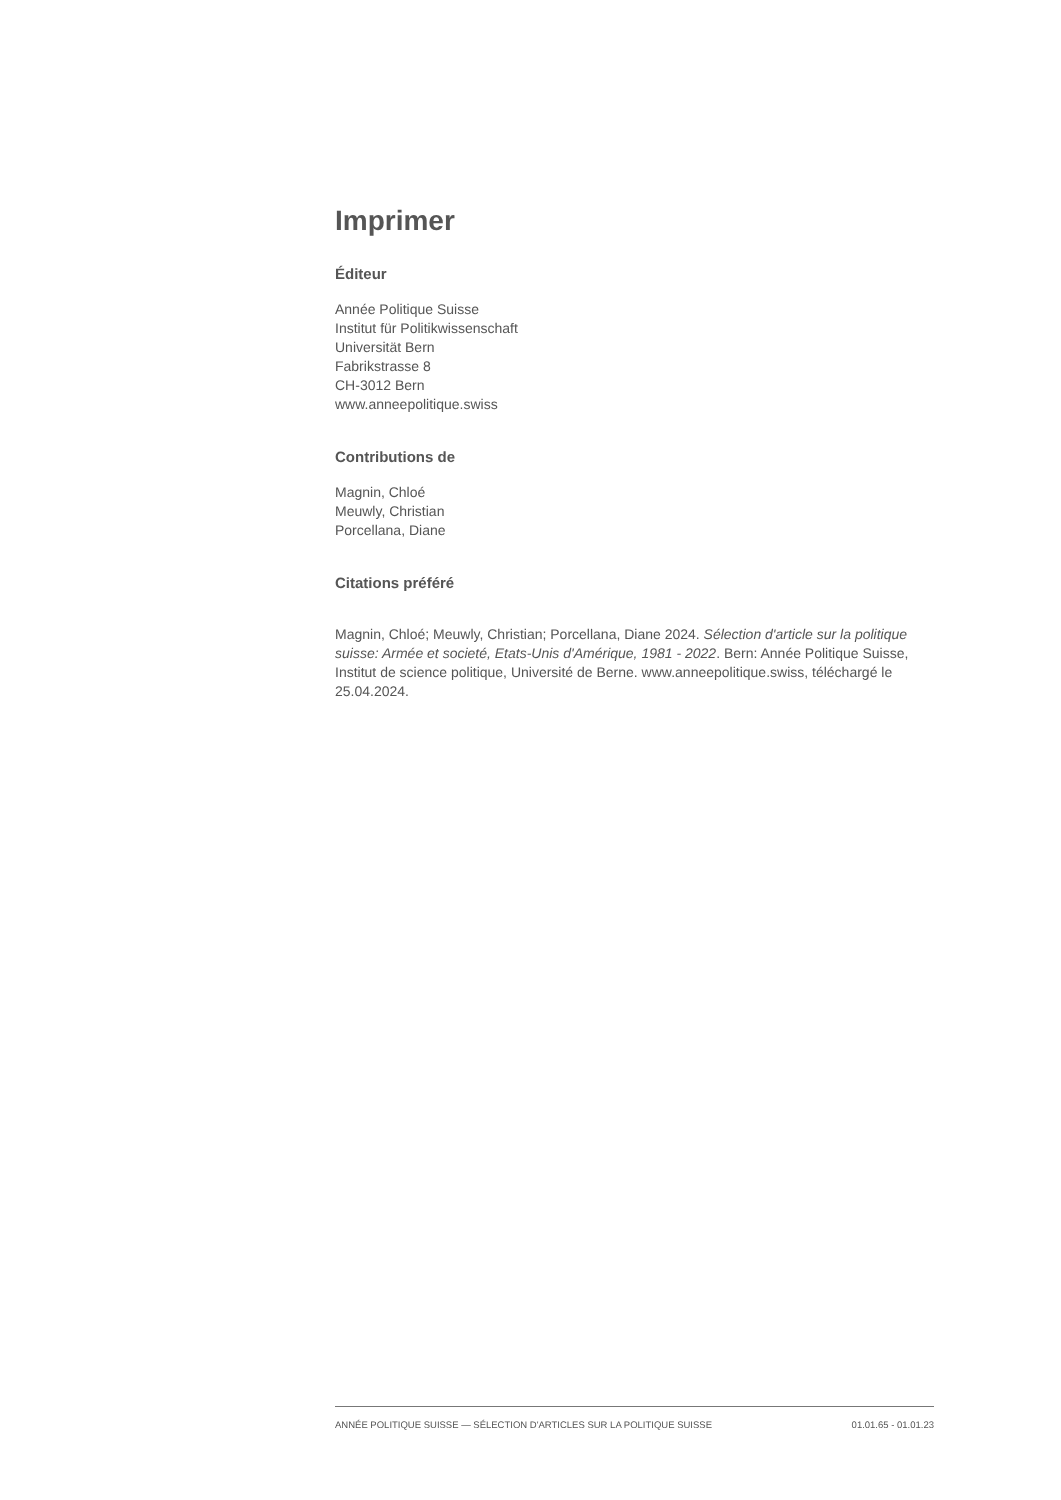Imprimer
Éditeur
Année Politique Suisse
Institut für Politikwissenschaft
Universität Bern
Fabrikstrasse 8
CH-3012 Bern
www.anneepolitique.swiss
Contributions de
Magnin, Chloé
Meuwly, Christian
Porcellana, Diane
Citations préféré
Magnin, Chloé; Meuwly, Christian; Porcellana, Diane 2024. Sélection d'article sur la politique suisse: Armée et societé, Etats-Unis d'Amérique, 1981 - 2022. Bern: Année Politique Suisse, Institut de science politique, Université de Berne. www.anneepolitique.swiss, téléchargé le 25.04.2024.
ANNÉE POLITIQUE SUISSE — SÉLECTION D'ARTICLES SUR LA POLITIQUE SUISSE 01.01.65 - 01.01.23